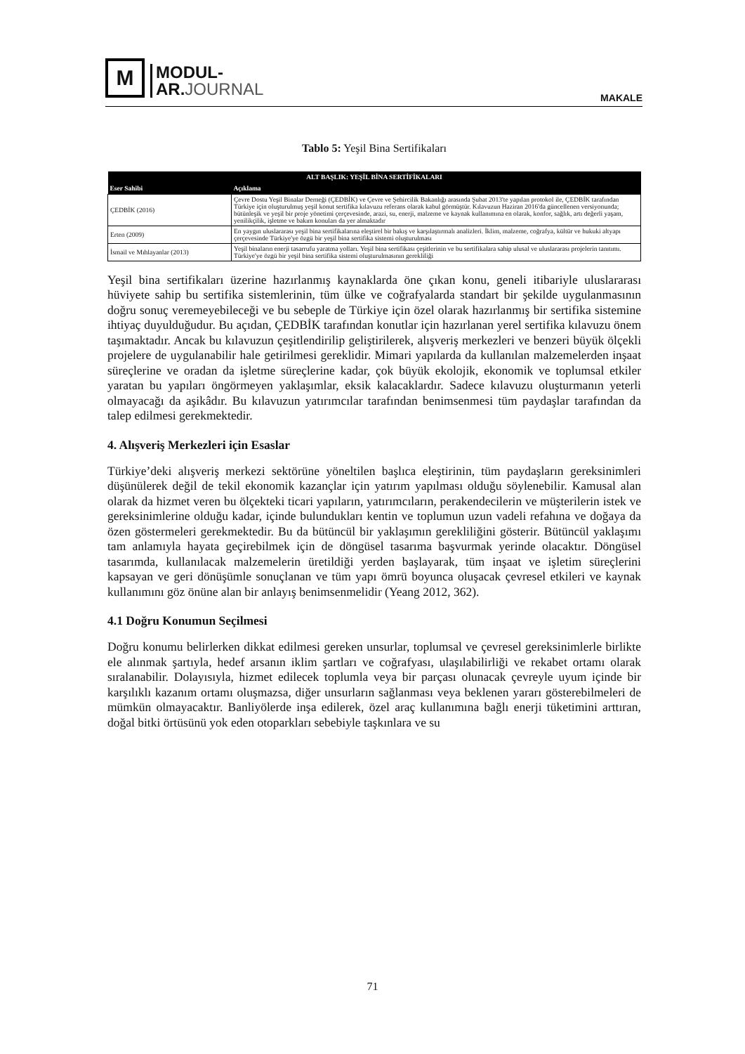M
MODUL-
AR.JOURNAL
MAKALE
Tablo 5: Yeşil Bina Sertifikaları
| ALT BAŞLIK: YEŞİL BİNA SERTİFİKALARI | |
| --- | --- |
| Eser Sahibi | Açıklama |
| ÇEDBİK (2016) | Çevre Dostu Yeşil Binalar Derneği (ÇEDBİK) ve Çevre ve Şehircilik Bakanlığı arasında Şubat 2013'te yapılan protokol ile, ÇEDBİK tarafından Türkiye için oluşturulmuş yeşil konut sertifika kılavuzu referans olarak kabul görmüştür. Kılavuzun Haziran 2016'da güncellenen versiyonunda; bütünleşik ve yeşil bir proje yönetimi çerçevesinde, arazi, su, enerji, malzeme ve kaynak kullanımına en olarak, konfor, sağlık, artı değerli yaşam, yenilikçilik, işletme ve bakım konuları da yer almaktadır |
| Erten (2009) | En yaygın uluslararası yeşil bina sertifikalarına eleştirel bir bakış ve karşılaştırmalı analizleri. İklim, malzeme, coğrafya, kültür ve hukuki altyapı çerçevesinde Türkiye'ye özgü bir yeşil bina sertifika sistemi oluşturulması |
| İsmail ve Mıhlayanlar (2013) | Yeşil binaların enerji tasarrufu yaratma yolları. Yeşil bina sertifikası çeşitlerinin ve bu sertifikalara sahip ulusal ve uluslararası projelerin tanıtımı. Türkiye'ye özgü bir yeşil bina sertifika sistemi oluşturulmasının gerekliliği |
Yeşil bina sertifikaları üzerine hazırlanmış kaynaklarda öne çıkan konu, geneli itibariyle uluslararası hüviyete sahip bu sertifika sistemlerinin, tüm ülke ve coğrafyalarda standart bir şekilde uygulanmasının doğru sonuç veremeyebileceği ve bu sebeple de Türkiye için özel olarak hazırlanmış bir sertifika sistemine ihtiyaç duyulduğudur. Bu açıdan, ÇEDBİK tarafından konutlar için hazırlanan yerel sertifika kılavuzu önem taşımaktadır. Ancak bu kılavuzun çeşitlendirilip geliştirilerek, alışveriş merkezleri ve benzeri büyük ölçekli projelere de uygulanabilir hale getirilmesi gereklidir. Mimari yapılarda da kullanılan malzemelerden inşaat süreçlerine ve oradan da işletme süreçlerine kadar, çok büyük ekolojik, ekonomik ve toplumsal etkiler yaratan bu yapıları öngörmeyen yaklaşımlar, eksik kalacaklardır. Sadece kılavuzu oluşturmanın yeterli olmayacağı da aşikâdır. Bu kılavuzun yatırımcılar tarafından benimsenmesi tüm paydaşlar tarafından da talep edilmesi gerekmektedir.
4. Alışveriş Merkezleri için Esaslar
Türkiye’deki alışveriş merkezi sektörüne yöneltilen başlıca eleştirinin, tüm paydaşların gereksinimleri düşünülerek değil de tekil ekonomik kazançlar için yatırım yapılması olduğu söylenebilir. Kamusal alan olarak da hizmet veren bu ölçekteki ticari yapıların, yatırımcıların, perakendecilerin ve müşterilerin istek ve gereksinimlerine olduğu kadar, içinde bulundukları kentin ve toplumun uzun vadeli refahına ve doğaya da özen göstermeleri gerekmektedir. Bu da bütüncül bir yaklaşımın gerekliliğini gösterir. Bütüncül yaklaşımı tam anlamıyla hayata geçirebilmek için de döngüsel tasarıma başvurmak yerinde olacaktır. Döngüsel tasarımda, kullanılacak malzemelerin üretildiği yerden başlayarak, tüm inşaat ve işletim süreçlerini kapsayan ve geri dönüşümle sonuçlanan ve tüm yapı ömrü boyunca oluşacak çevresel etkileri ve kaynak kullanımını göz önüne alan bir anlayış benimsenmelidir (Yeang 2012, 362).
4.1 Doğru Konumun Seçilmesi
Doğru konumu belirlerken dikkat edilmesi gereken unsurlar, toplumsal ve çevresel gereksinimlerle birlikte ele alınmak şartıyla, hedef arsanın iklim şartları ve coğrafyası, ulaşılabilirliği ve rekabet ortamı olarak sıralanabilir. Dolayısıyla, hizmet edilecek toplumla veya bir parçası olunacak çevreyle uyum içinde bir karşılıklı kazanım ortamı oluşmazsa, diğer unsurların sağlanması veya beklenen yararı gösterebilmeleri de mümkün olmayacaktır. Banliyölerde inşa edilerek, özel araç kullanımına bağlı enerji tüketimini arttıran, doğal bitki örtüsünü yok eden otoparkları sebebiyle taşkınlara ve su
71